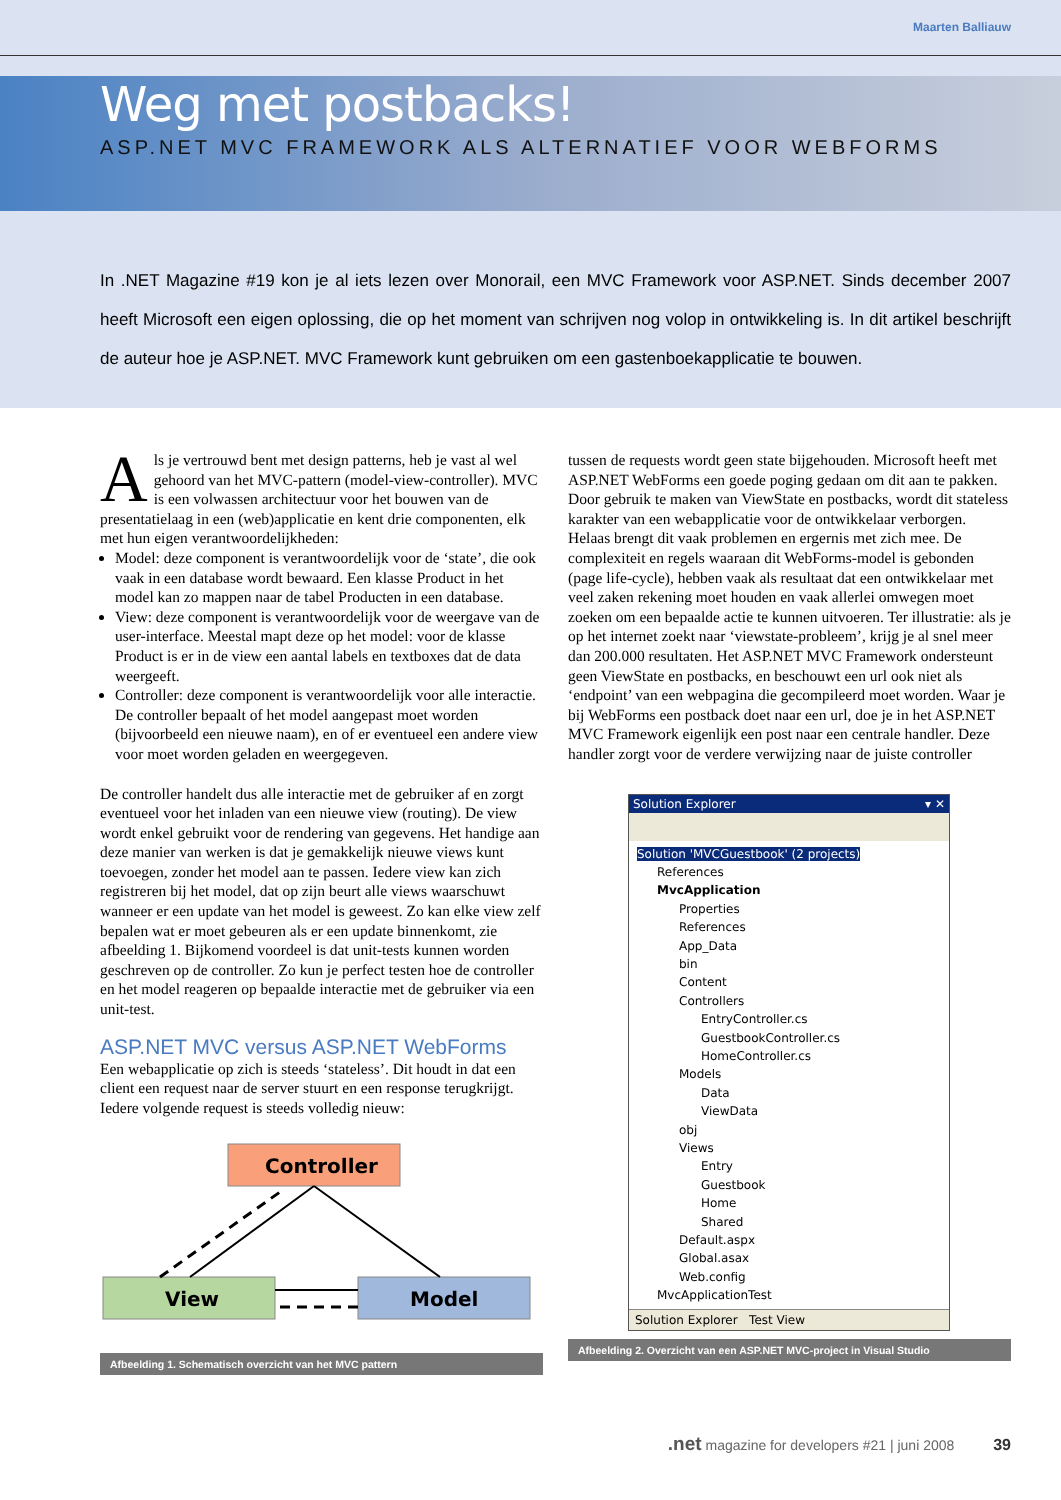Maarten Balliauw
Weg met postbacks!
ASP.NET MVC FRAMEWORK ALS ALTERNATIEF VOOR WEBFORMS
In .NET Magazine #19 kon je al iets lezen over Monorail, een MVC Framework voor ASP.NET. Sinds december 2007 heeft Microsoft een eigen oplossing, die op het moment van schrijven nog volop in ontwikkeling is. In dit artikel beschrijft de auteur hoe je ASP.NET. MVC Framework kunt gebruiken om een gastenboekapplicatie te bouwen.
Als je vertrouwd bent met design patterns, heb je vast al wel gehoord van het MVC-pattern (model-view-controller). MVC is een volwassen architectuur voor het bouwen van de presentatielaag in een (web)applicatie en kent drie componenten, elk met hun eigen verantwoordelijkheden:
Model: deze component is verantwoordelijk voor de ‘state’, die ook vaak in een database wordt bewaard. Een klasse Product in het model kan zo mappen naar de tabel Producten in een database.
View: deze component is verantwoordelijk voor de weergave van de user-interface. Meestal mapt deze op het model: voor de klasse Product is er in de view een aantal labels en textboxes dat de data weergeeft.
Controller: deze component is verantwoordelijk voor alle interactie. De controller bepaalt of het model aangepast moet worden (bijvoorbeeld een nieuwe naam), en of er eventueel een andere view voor moet worden geladen en weergegeven.
De controller handelt dus alle interactie met de gebruiker af en zorgt eventueel voor het inladen van een nieuwe view (routing). De view wordt enkel gebruikt voor de rendering van gegevens. Het handige aan deze manier van werken is dat je gemakkelijk nieuwe views kunt toevoegen, zonder het model aan te passen. Iedere view kan zich registreren bij het model, dat op zijn beurt alle views waarschuwt wanneer er een update van het model is geweest. Zo kan elke view zelf bepalen wat er moet gebeuren als er een update binnenkomt, zie afbeelding 1. Bijkomend voordeel is dat unit-tests kunnen worden geschreven op de controller. Zo kun je perfect testen hoe de controller en het model reageren op bepaalde interactie met de gebruiker via een unit-test.
ASP.NET MVC versus ASP.NET WebForms
Een webapplicatie op zich is steeds ‘stateless’. Dit houdt in dat een client een request naar de server stuurt en een response terugkrijgt. Iedere volgende request is steeds volledig nieuw:
Controller
View
Model
Afbeelding 1. Schematisch overzicht van het MVC pattern
tussen de requests wordt geen state bijgehouden. Microsoft heeft met ASP.NET WebForms een goede poging gedaan om dit aan te pakken. Door gebruik te maken van ViewState en postbacks, wordt dit stateless karakter van een webapplicatie voor de ontwikkelaar verborgen. Helaas brengt dit vaak problemen en ergernis met zich mee. De complexiteit en regels waaraan dit WebForms-model is gebonden (page life-cycle), hebben vaak als resultaat dat een ontwikkelaar met veel zaken rekening moet houden en vaak allerlei omwegen moet zoeken om een bepaalde actie te kunnen uitvoeren. Ter illustratie: als je op het internet zoekt naar ‘viewstate-probleem’, krijg je al snel meer dan 200.000 resultaten. Het ASP.NET MVC Framework ondersteunt geen ViewState en postbacks, en beschouwt een url ook niet als ‘endpoint’ van een webpagina die gecompileerd moet worden. Waar je bij WebForms een postback doet naar een url, doe je in het ASP.NET MVC Framework eigenlijk een post naar een centrale handler. Deze handler zorgt voor de verdere verwijzing naar de juiste controller
Solution Explorer ▾ ✕
Solution 'MVCGuestbook' (2 projects)
References
MvcApplication
Properties
References
App_Data
bin
Content
Controllers
EntryController.cs
GuestbookController.cs
HomeController.cs
Models
Data
ViewData
obj
Views
Entry
Guestbook
Home
Shared
Default.aspx
Global.asax
Web.config
MvcApplicationTest
Solution Explorer Test View
Afbeelding 2. Overzicht van een ASP.NET MVC-project in Visual Studio
.net magazine for developers #21 | juni 2008 39